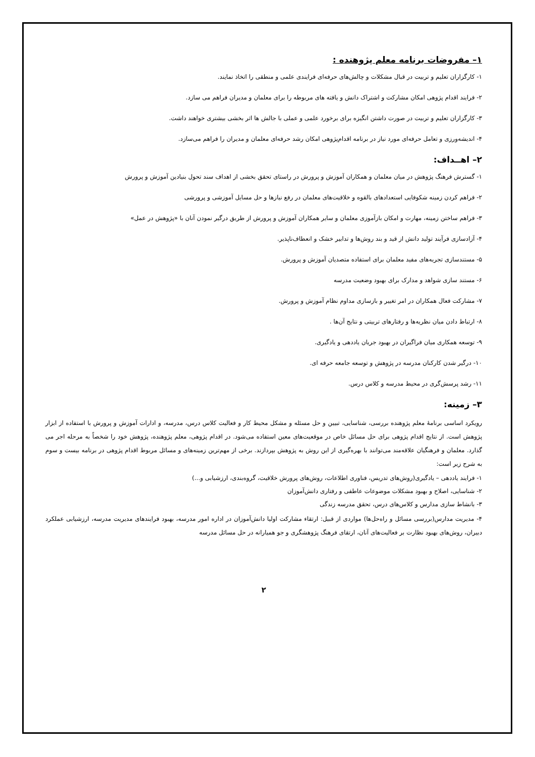۱– مفروضات برنامه معلم پژوهنده :
۱- کارگزاران تعلیم و تربیت در قبال مشکلات و چالش‌های حرفه‌ای فرایندی علمی و منطقی را اتخاذ نمایند.
۲- فرایند اقدام پژوهی امکان مشارکت و اشتراک دانش و یافته های مربوطه را برای معلمان و مدیران فراهم می سازد.
۳- کارگزاران تعلیم و تربیت در صورت داشتن انگیزه برای برخورد علمی و عملی با جالش ها اثر بخشی بیشتری خواهند داشت.
۴- اندیشه‌ورزی و تعامل حرفه‌ای مورد نیاز در برنامه اقدام‌پژوهی امکان رشد حرفه‌ای معلمان و مدیران را فراهم می‌سازد.
۲– اهــداف:
۱- گسترش فرهنگ پژوهش در میان معلمان و همکاران آموزش و پرورش در راستای تحقق بخشی از اهداف سند تحول بنیادین آموزش و پرورش
۲- فراهم کردن زمینه شکوفایی استعدادهای بالقوه و خلاقیت‌های معلمان در رفع نیازها و حل مسایل آموزشی و پرورشی
۳- فراهم ساختن زمینه، مهارت و امکان بازآموزی معلمان و سایر همکاران آموزش و پرورش از طریق درگیر نمودن آنان با «پژوهش در عمل»
۴- آزادسازی فرآیند تولید دانش از قید و بند روش‌ها و تدابیر خشک و انعطاف‌ناپذیر.
۵- مستندسازی تجربه‌های مفید معلمان برای استفاده متصدیان آموزش و پرورش.
۶- مستند سازی شواهد و مدارک برای بهبود وضعیت مدرسه
۷- مشارکت فعال همکاران در امر تغییر و بازسازی مداوم نظام آموزش و پرورش.
۸- ارتباط دادن میان نظریه‌ها و رفتارهای تربیتی و نتایج آن‌ها .
۹- توسعه همکاری میان فراگیران در بهبود جریان یاددهی و یادگیری.
۱۰- درگیر شدن کارکنان مدرسه در پژوهش و توسعه جامعه حرفه ای.
۱۱- رشد پرسش‌گری در محیط مدرسه و کلاس درس.
۳– زمینه:
رویکرد اساسی برنامهٔ معلم پژوهنده بررسی، شناسایی، تبیین و حل مسئله و مشکل محیط کار و فعالیت کلاس درس، مدرسه، و ادارات آموزش و پرورش با استفاده از ابزار پژوهش است. از نتایج اقدام پژوهی برای حل مسائل خاص در موقعیت‌های معین استفاده می‌شود. در اقدام پژوهی، معلم پژوهنده، پژوهش خود را شخصاً به مرحله اجر می گذارد. معلمان و فرهنگیان علاقه‌مند می‌توانند با بهره‌گیری از این روش به پژوهش بپردازند. برخی از مهم‌ترین زمینه‌های و مسائل مربوط اقدام پژوهی در برنامه بیست و سوم به شرح زیر است:
۱- فرایند یاددهی – یادگیری(روش‌های تدریس، فناوری اطلاعات، روش‌های پرورش خلاقیت، گروه‌بندی، ارزشیابی و...)
۲- شناسایی، اصلاح و بهبود مشکلات موضوعات عاطفی و رفتاری دانش‌آموزان
۳- بانشاط سازی مدارس و کلاس‌های درس، تحقق مدرسه زندگی
۴- مدیریت مدارس(بررسی مسائل و راه‌حل‌ها) مواردی از قبیل: ارتقاء مشارکت اولیا دانش‌آموزان در اداره امور مدرسه، بهبود فرایندهای مدیریت مدرسه، ارزشیابی عملکرد دبیران، روش‌های بهبود نظارت بر فعالیت‌های آنان، ارتقای فرهنگ پژوهشگری و جو همیارانه در حل مسائل مدرسه
۲